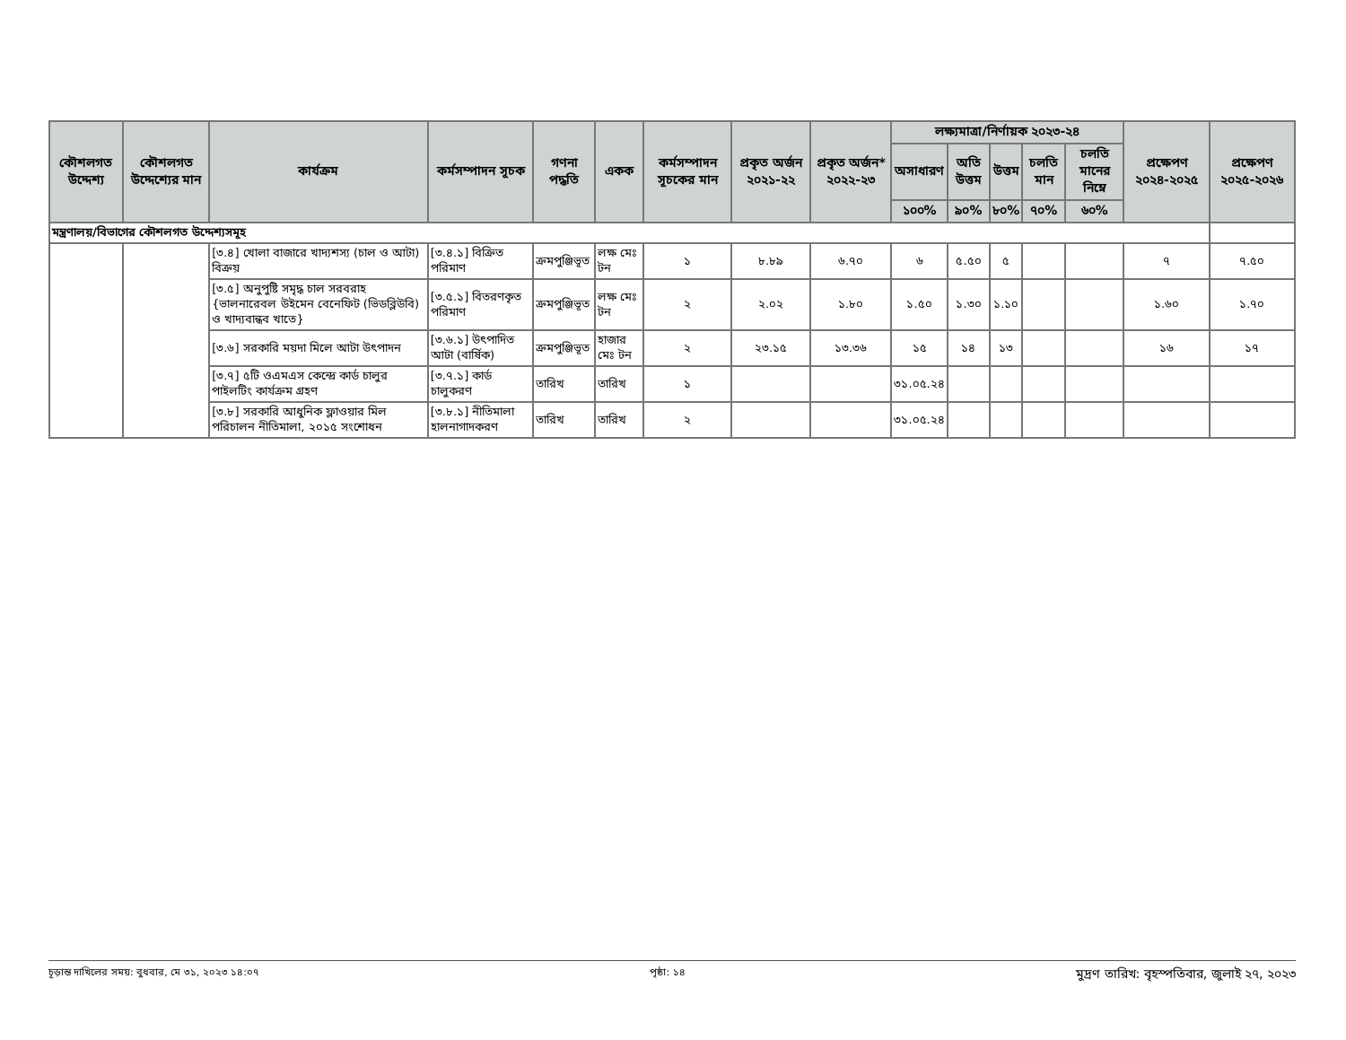| কৌশলগত উদ্দেশ্য | কৌশলগত উদ্দেশ্যের মান | কার্যক্রম | কর্মসম্পাদন সূচক | গণনা পদ্ধতি | একক | কর্মসম্পাদন সূচকের মান | প্রকৃত অর্জন ২০২১-২২ | প্রকৃত অর্জন* ২০২২-২৩ | লক্ষ্যমাত্রা/নির্ণায়ক ২০২৩-২৪ | | | | | প্রক্ষেপণ ২০২৪-২০২৫ | প্রক্ষেপণ ২০২৫-২০২৬ |
| --- | --- | --- | --- | --- | --- | --- | --- | --- | --- | --- | --- | --- | --- | --- | --- |
| | | | | | | | | | অসাধারণ | অতি উত্তম | উত্তম | চলতি মান | চলতি মানের নিম্নে | | |
| | | | | | | | | | ১০০% | ৯০% | ৮০% | ৭০% | ৬০% | | |
| মন্ত্রণালয়/বিভাগের কৌশলগত উদ্দেশ্যসমূহ | | | | | | | | | | | | | | | |
| | | [৩.৪] খোলা বাজারে খাদ্যশস্য (চাল ও আটা) বিক্রয় | [৩.৪.১] বিক্রিত পরিমাণ | ক্রমপুঞ্জিভূত | লক্ষ মেঃ টন | ১ | ৮.৮৯ | ৬.৭০ | ৬ | ৫.৫০ | ৫ | | | ৭ | ৭.৫০ |
| | | [৩.৫] অনুপুষ্টি সমৃদ্ধ চাল সরবরাহ {ভালনারেবল উইমেন বেনেফিট (ভিডব্লিউবি) ও খাদ্যবান্ধব খাতে} | [৩.৫.১] বিতরণকৃত পরিমাণ | ক্রমপুঞ্জিভূত | লক্ষ মেঃ টন | ২ | ২.০২ | ১.৮০ | ১.৫০ | ১.৩০ | ১.১০ | | | ১.৬০ | ১.৭০ |
| | | [৩.৬] সরকারি ময়দা মিলে আটা উৎপাদন | [৩.৬.১] উৎপাদিত আটা (বার্ষিক) | ক্রমপুঞ্জিভূত | হাজার মেঃ টন | ২ | ২৩.১৫ | ১৩.৩৬ | ১৫ | ১৪ | ১৩ | | | ১৬ | ১৭ |
| | | [৩.৭] ৫টি ওএমএস কেন্দ্রে কার্ড চালুর পাইলটিং কার্যক্রম গ্রহণ | [৩.৭.১] কার্ড চালুকরণ | তারিখ | তারিখ | ১ | | | ৩১.০৫.২৪ | | | | | | |
| | | [৩.৮] সরকারি আধুনিক ফ্লাওয়ার মিল পরিচালন নীতিমালা, ২০১৫ সংশোধন | [৩.৮.১] নীতিমালা হালনাগাদকরণ | তারিখ | তারিখ | ২ | | | ৩১.০৫.২৪ | | | | | | |
চূড়ান্ত দাখিলের সময়: বুধবার, মে ৩১, ২০২৩ ১৪:০৭ পৃষ্ঠা: ১৪ মুদ্রণ তারিখ: বৃহস্পতিবার, জুলাই ২৭, ২০২৩